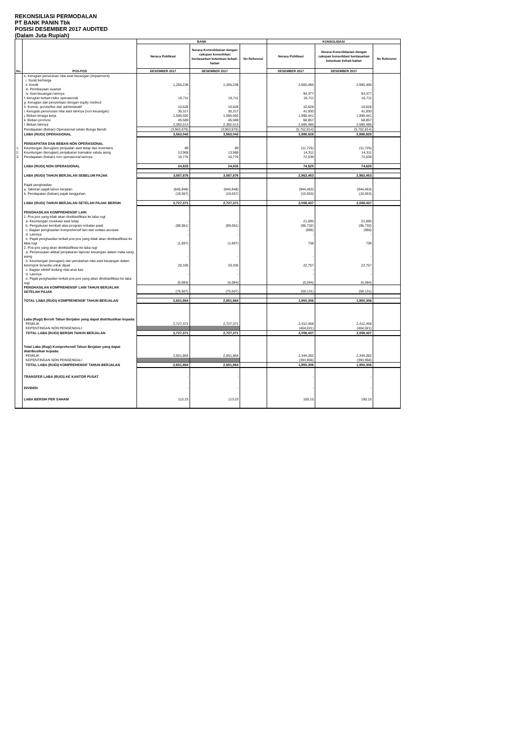REKONSILIASI PERMODALAN
PT BANK PANIN Tbk
POSISI DESEMBER 2017 AUDITED
(Dalam Juta Rupiah)
| No. | POS-POS | BANK | | | KONSOLIDASI | | |
| --- | --- | --- | --- | --- | --- | --- | --- |
| | | Neraca Publikasi | Neraca Konsolidasian dengan cakupan konsolidasi berdasarkan ketentuan kehati-hatian | No Referensi | Neraca Publikasi | Neraca Konsolidasian dengan cakupan konsolidasi berdasarkan ketentuan kehati-hatian | No Referensi |
| | | DESEMBER 2017 | DESEMBER 2017 | | DESEMBER 2017 | DESEMBER 2017 | |
| | e. Kerugian penurunan nilai aset keuangan (impairment) | | | | | | |
| | i. Surat berharga | - | - | | - | - | |
| | ii. Kredit | 1,265,238 | 1,265,238 | | 2,665,466 | 2,665,466 | |
| | iii. Pembiayaan syariah | - | - | | - | - | |
| | iv. Aset keuangan lainnya | - | - | | 94,377 | 94,377 | |
| | f. kerugian terkait risiko operasional | 16,711 | 16,711 | | 16,711 | 16,711 | |
| | g. Kerugian dari penyertaan dengan equity method | - | - | | - | - | |
| | h. Komisi, provisi/fee dan administratif | 10,628 | 10,628 | | 10,628 | 10,628 | |
| | i. Kerugian penurunan nilai aset lainnya (non keuangan) | 30,317 | 30,317 | | 41,930 | 41,930 | |
| | j. Beban tenaga kerja | 1,595,592 | 1,595,592 | | 1,990,441 | 1,990,441 | |
| | k. Beban promosi | 45,589 | 45,589 | | 68,857 | 68,857 | |
| | l. Beban lainnya | 2,382,513 | 2,382,513 | | 2,685,486 | 2,685,486 | |
| | Pendapatan (Beban) Operasional selain Bunga Bersih | (3,963,676) | (3,963,676) | | (5,762,814) | (5,762,814) | |
| | LABA (RUGI) OPERASIONAL | 3,563,043 | 3,563,043 | | 2,888,828 | 2,888,828 | |
| | PENDAPATAN DAN BEBAN NON OPERASIONAL | | | | | | |
| 1. | Keuntungan (kerugian) penjualan aset tetap dan inventaris | 89 | 89 | | (11,725) | (11,725) | |
| 2. | Keuntungan (kerugian) penjabaran transaksi valuta asing | 13,968 | 13,968 | | 14,311 | 14,311 | |
| 3. | Pendapatan (beban) non operasional lainnya | 10,776 | 10,776 | | 72,039 | 72,039 | |
| | LABA (RUGI) NON OPERASIONAL | 24,833 | 24,833 | | 74,625 | 74,625 | |
| | LABA (RUGI) TAHUN BERJALAN SEBELUM PAJAK | 3,587,876 | 3,587,876 | | 2,963,453 | 2,963,453 | |
| | Pajak penghasilan | | | | | | |
| | a. Taksiran pajak tahun berjalan | (840,948) | (840,948) | | (944,463) | (944,463) | |
| | b. Pendapatan (beban) pajak tangguhan | (19,557) | (19,557) | | (10,553) | (10,553) | |
| | LABA (RUGI) TAHUN BERJALAN SETELAH PAJAK BERSIH | 2,727,371 | 2,727,371 | | 2,008,437 | 2,008,437 | |
| | PENGHASILAN KOMPREHENSIF LAIN | | | | | | |
| | 1. Pos-pos yang tidak akan direklasifikasi ke laba rugi | | | | | | |
| | a. Keuntungan revaluasi aset tetap | - | - | | 21,695 | 21,695 | |
| | b. Pengukuran kembali atas program imbalan pasti | (89,061) | (89,061) | | (96,732) | (96,732) | |
| | c. Bagian penghasilan komprehensif lain dari entitas asosiasi | - | - | | (995) | (995) | |
| | d. Lainnya | - | - | | - | - | |
| | e. Pajak penghasilan terkait pos-pos yang tidak akan direklasifikasi ke laba rugi | (1,697) | (1,697) | | 738 | 738 | |
| | 2. Pos-pos yang akan direklasifikasi ke laba rugi | | | | | | |
| | a. Penyesuaian akibat penjabaran laporan keuangan dalam mata uang asing | - | - | | - | - | |
| | b. Keuntungan (kerugian) dari perubahan nilai aset keuangan dalam kelompok tersedia untuk dijual | 20,335 | 20,335 | | 22,757 | 22,757 | |
| | c. Bagian efektif lindung nilai arus kas | - | - | | - | - | |
| | d. Lainnya | - | - | | - | - | |
| | e. Pajak penghasilan terkait pos-pos yang akan direklasifikasi ke laba rugi | (5,084) | (5,084) | | (5,594) | (5,594) | |
| | PENGHASILAN KOMPREHENSIF LAIN TAHUN BERJALAN SETELAH PAJAK | (75,507) | (75,507) | | (58,131) | (58,131) | |
| | TOTAL LABA (RUGI) KOMPREHENSIF TAHUN BERJALAN | 2,651,864 | 2,651,864 | | 1,950,306 | 1,950,306 | |
| | Laba (Rugi) Bersih Tahun Berjalan yang dapat diatribusikan kepada: | | | | | | |
| | PEMILIK | 2,727,371 | 2,727,371 | | 2,412,458 | 2,412,458 | |
| | KEPENTINGAN NON PENGENDALI | | | | (404,021) | (404,021) | |
| | TOTAL LABA (RUGI) BERSIH TAHUN BERJALAN | 2,727,371 | 2,727,371 | | 2,008,437 | 2,008,437 | |
| | Total Laba (Rugi) Komprehensif Tahun Berjalan yang dapat diatribusikan kepada: | | | | | | |
| | PEMILIK | 2,651,864 | 2,651,864 | | 2,344,262 | 2,344,262 | |
| | KEPENTINGAN NON PENGENDALI | | | | (393,956) | (393,956) | |
| | TOTAL LABA (RUGI) KOMPREHENSIF TAHUN BERJALAN | 2,651,864 | 2,651,864 | | 1,950,306 | 1,950,306 | |
| | TRANSFER LABA (RUGI) KE KANTOR PUSAT | - | - | | - | - | |
| | DIVIDEN | - | - | | - | - | |
| | LABA BERSIH PER SAHAM | 113.23 | 113.23 | | 100.15 | 100.15 | |